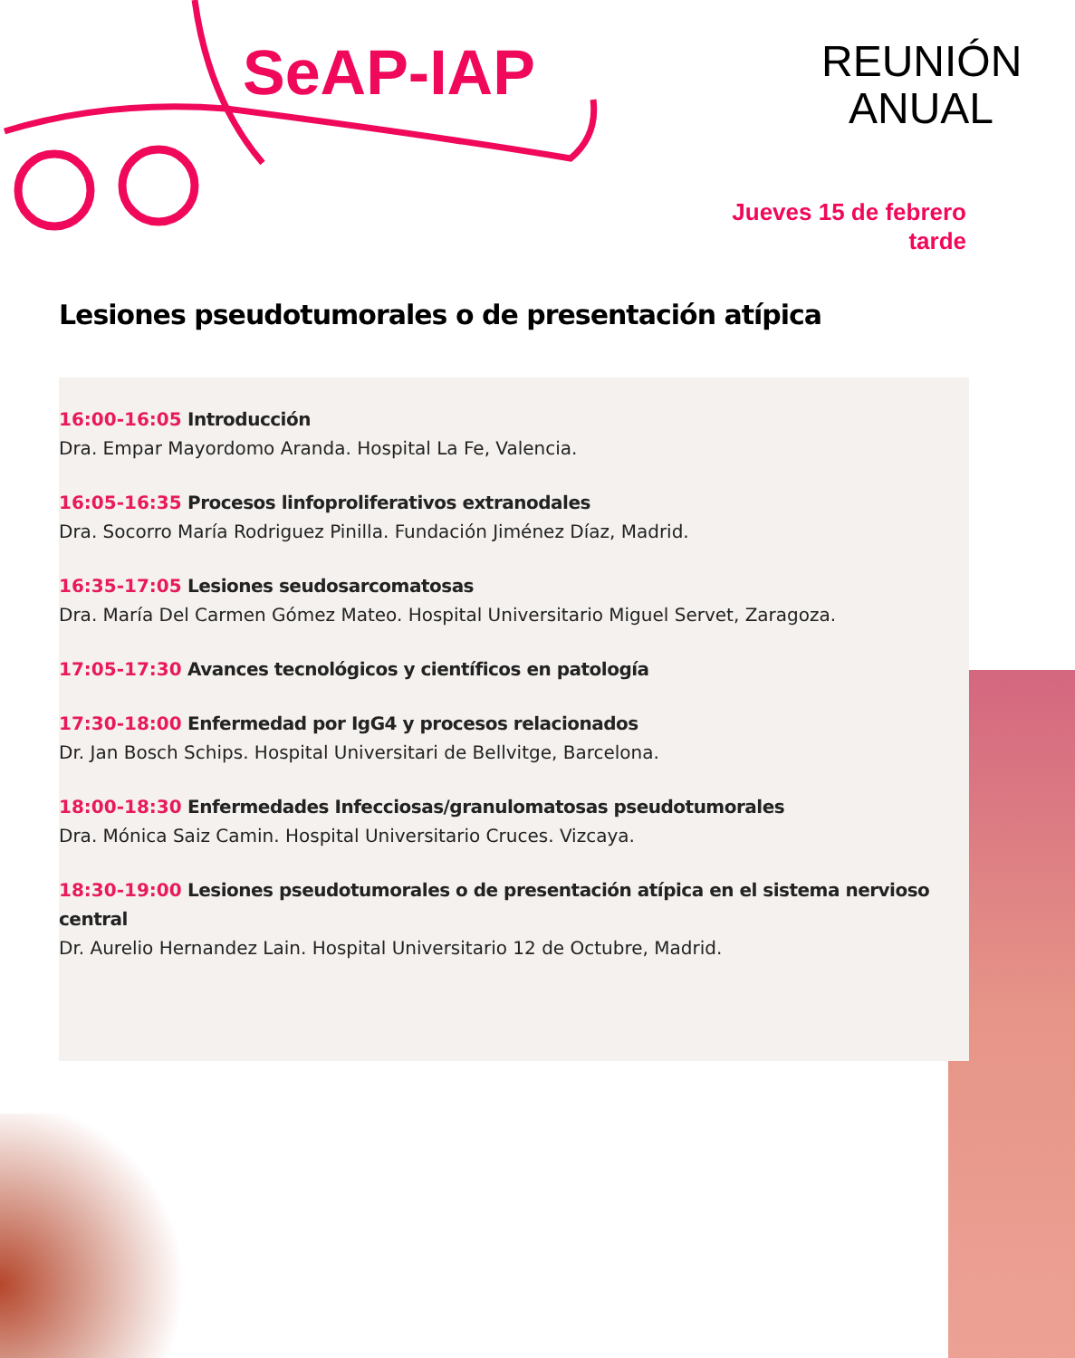SeAP-IAP
REUNIÓN ANUAL
Jueves 15 de febrero
tarde
Lesiones pseudotumorales o de presentación atípica
16:00-16:05 Introducción
Dra. Empar Mayordomo Aranda. Hospital La Fe, Valencia.
16:05-16:35 Procesos linfoproliferativos extranodales
Dra. Socorro María Rodriguez Pinilla. Fundación Jiménez Díaz, Madrid.
16:35-17:05 Lesiones seudosarcomatosas
Dra. María Del Carmen Gómez Mateo. Hospital Universitario Miguel Servet, Zaragoza.
17:05-17:30 Avances tecnológicos y científicos en patología
17:30-18:00 Enfermedad por IgG4 y procesos relacionados
Dr. Jan Bosch Schips. Hospital Universitari de Bellvitge, Barcelona.
18:00-18:30 Enfermedades Infecciosas/granulomatosas pseudotumorales
Dra. Mónica Saiz Camin. Hospital Universitario Cruces. Vizcaya.
18:30-19:00 Lesiones pseudotumorales o de presentación atípica en el sistema nervioso central
Dr. Aurelio Hernandez Lain. Hospital Universitario 12 de Octubre, Madrid.